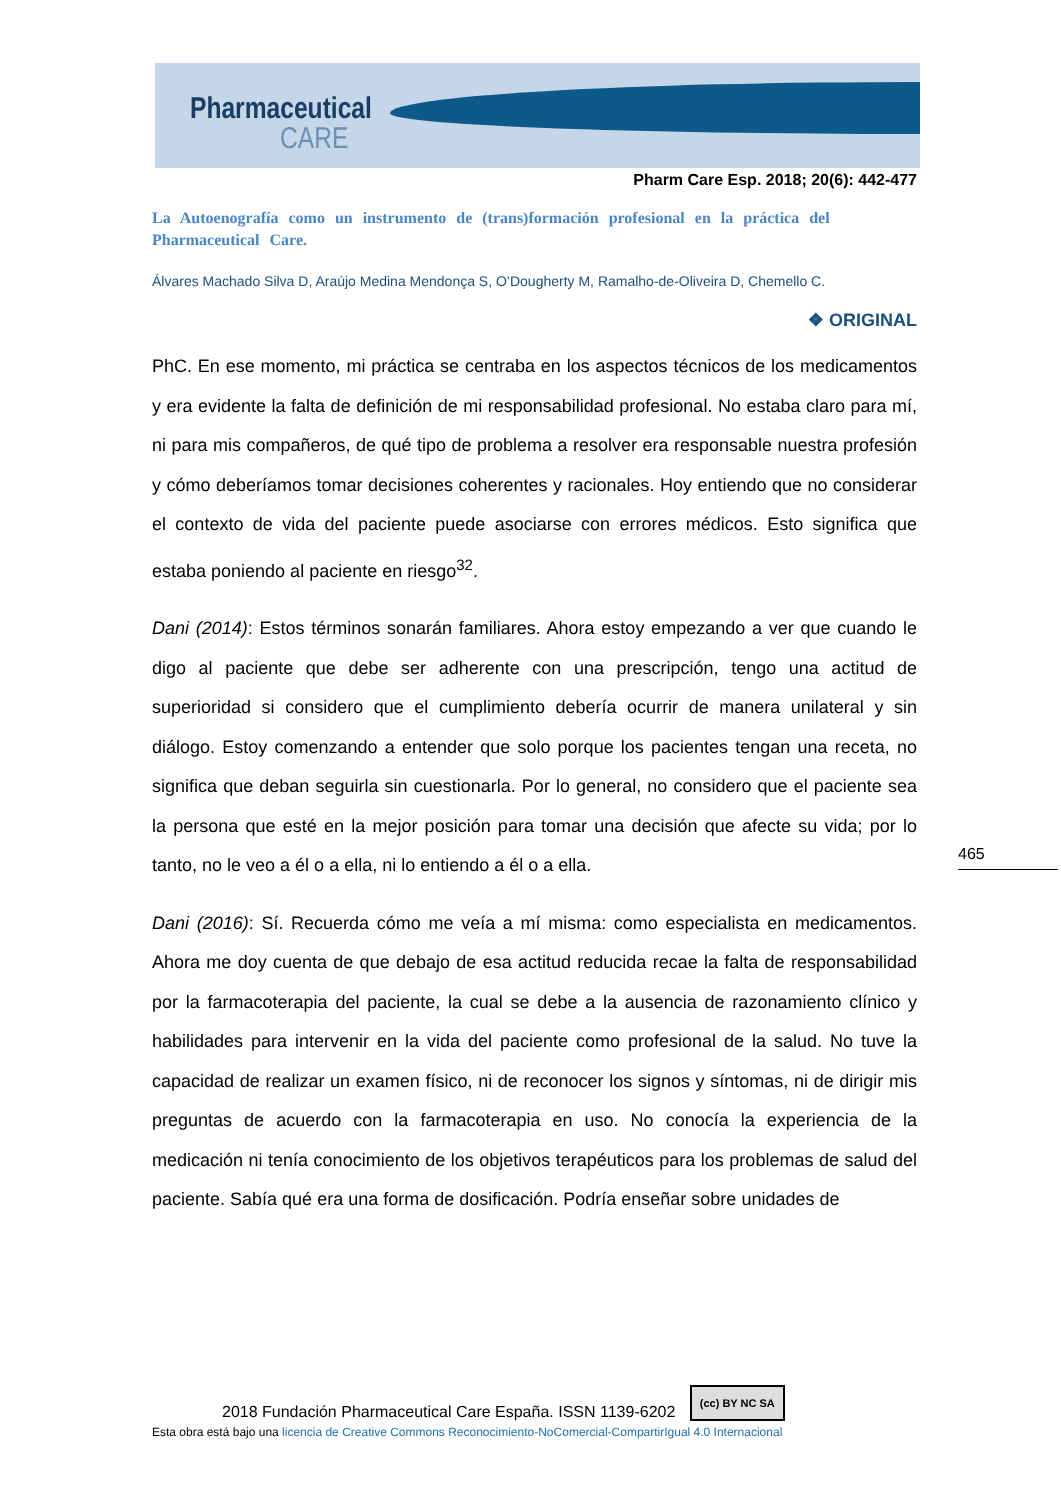Pharmaceutical
CARE
Pharm Care Esp. 2018; 20(6): 442-477
La Autoenografía como un instrumento de (trans)formación profesional en la práctica del Pharmaceutical Care.
Álvares Machado Silva D, Araújo Medina Mendonça S, O’Dougherty M, Ramalho-de-Oliveira D, Chemello C.
❖ ORIGINAL
PhC. En ese momento, mi práctica se centraba en los aspectos técnicos de los medicamentos y era evidente la falta de definición de mi responsabilidad profesional. No estaba claro para mí, ni para mis compañeros, de qué tipo de problema a resolver era responsable nuestra profesión y cómo deberíamos tomar decisiones coherentes y racionales. Hoy entiendo que no considerar el contexto de vida del paciente puede asociarse con errores médicos. Esto significa que estaba poniendo al paciente en riesgo<sup>32</sup>.
Dani (2014): Estos términos sonarán familiares. Ahora estoy empezando a ver que cuando le digo al paciente que debe ser adherente con una prescripción, tengo una actitud de superioridad si considero que el cumplimiento debería ocurrir de manera unilateral y sin diálogo. Estoy comenzando a entender que solo porque los pacientes tengan una receta, no significa que deban seguirla sin cuestionarla. Por lo general, no considero que el paciente sea la persona que esté en la mejor posición para tomar una decisión que afecte su vida; por lo tanto, no le veo a él o a ella, ni lo entiendo a él o a ella.
Dani (2016): Sí. Recuerda cómo me veía a mí misma: como especialista en medicamentos. Ahora me doy cuenta de que debajo de esa actitud reducida recae la falta de responsabilidad por la farmacoterapia del paciente, la cual se debe a la ausencia de razonamiento clínico y habilidades para intervenir en la vida del paciente como profesional de la salud. No tuve la capacidad de realizar un examen físico, ni de reconocer los signos y síntomas, ni de dirigir mis preguntas de acuerdo con la farmacoterapia en uso. No conocía la experiencia de la medicación ni tenía conocimiento de los objetivos terapéuticos para los problemas de salud del paciente. Sabía qué era una forma de dosificación. Podría enseñar sobre unidades de
465
2018 Fundación Pharmaceutical Care España. ISSN 1139-6202 (cc) BY NC SA
Esta obra está bajo una licencia de Creative Commons Reconocimiento-NoComercial-CompartirIgual 4.0 Internacional